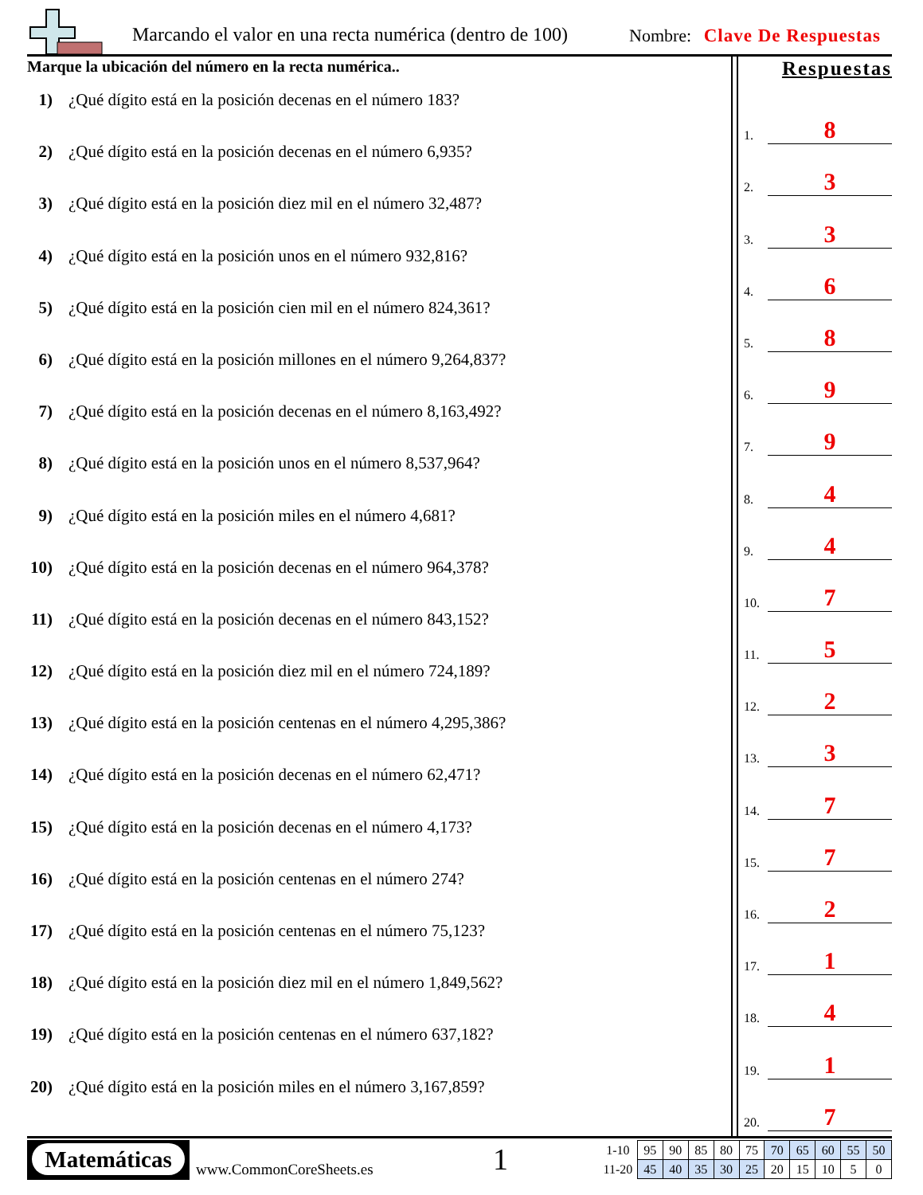Marcando el valor en una recta numérica (dentro de 100)
Nombre: Clave De Respuestas
Marque la ubicación del número en la recta numérica..
1) ¿Qué dígito está en la posición decenas en el número 183?
2) ¿Qué dígito está en la posición decenas en el número 6,935?
3) ¿Qué dígito está en la posición diez mil en el número 32,487?
4) ¿Qué dígito está en la posición unos en el número 932,816?
5) ¿Qué dígito está en la posición cien mil en el número 824,361?
6) ¿Qué dígito está en la posición millones en el número 9,264,837?
7) ¿Qué dígito está en la posición decenas en el número 8,163,492?
8) ¿Qué dígito está en la posición unos en el número 8,537,964?
9) ¿Qué dígito está en la posición miles en el número 4,681?
10) ¿Qué dígito está en la posición decenas en el número 964,378?
11) ¿Qué dígito está en la posición decenas en el número 843,152?
12) ¿Qué dígito está en la posición diez mil en el número 724,189?
13) ¿Qué dígito está en la posición centenas en el número 4,295,386?
14) ¿Qué dígito está en la posición decenas en el número 62,471?
15) ¿Qué dígito está en la posición decenas en el número 4,173?
16) ¿Qué dígito está en la posición centenas en el número 274?
17) ¿Qué dígito está en la posición centenas en el número 75,123?
18) ¿Qué dígito está en la posición diez mil en el número 1,849,562?
19) ¿Qué dígito está en la posición centenas en el número 637,182?
20) ¿Qué dígito está en la posición miles en el número 3,167,859?
Respuestas
1.
8
2.
3
3.
3
4.
6
5.
8
6.
9
7.
9
8.
4
9.
4
10.
7
11.
5
12.
2
13.
3
14.
7
15.
7
16.
2
17.
1
18.
4
19.
1
20.
7
Matemáticas
www.CommonCoreSheets.es 1
| 1-10 | 95 | 90 | 85 | 80 | 75 | 70 | 65 | 60 | 55 | 50 |
| 11-20 | 45 | 40 | 35 | 30 | 25 | 20 | 15 | 10 | 5 | 0 |